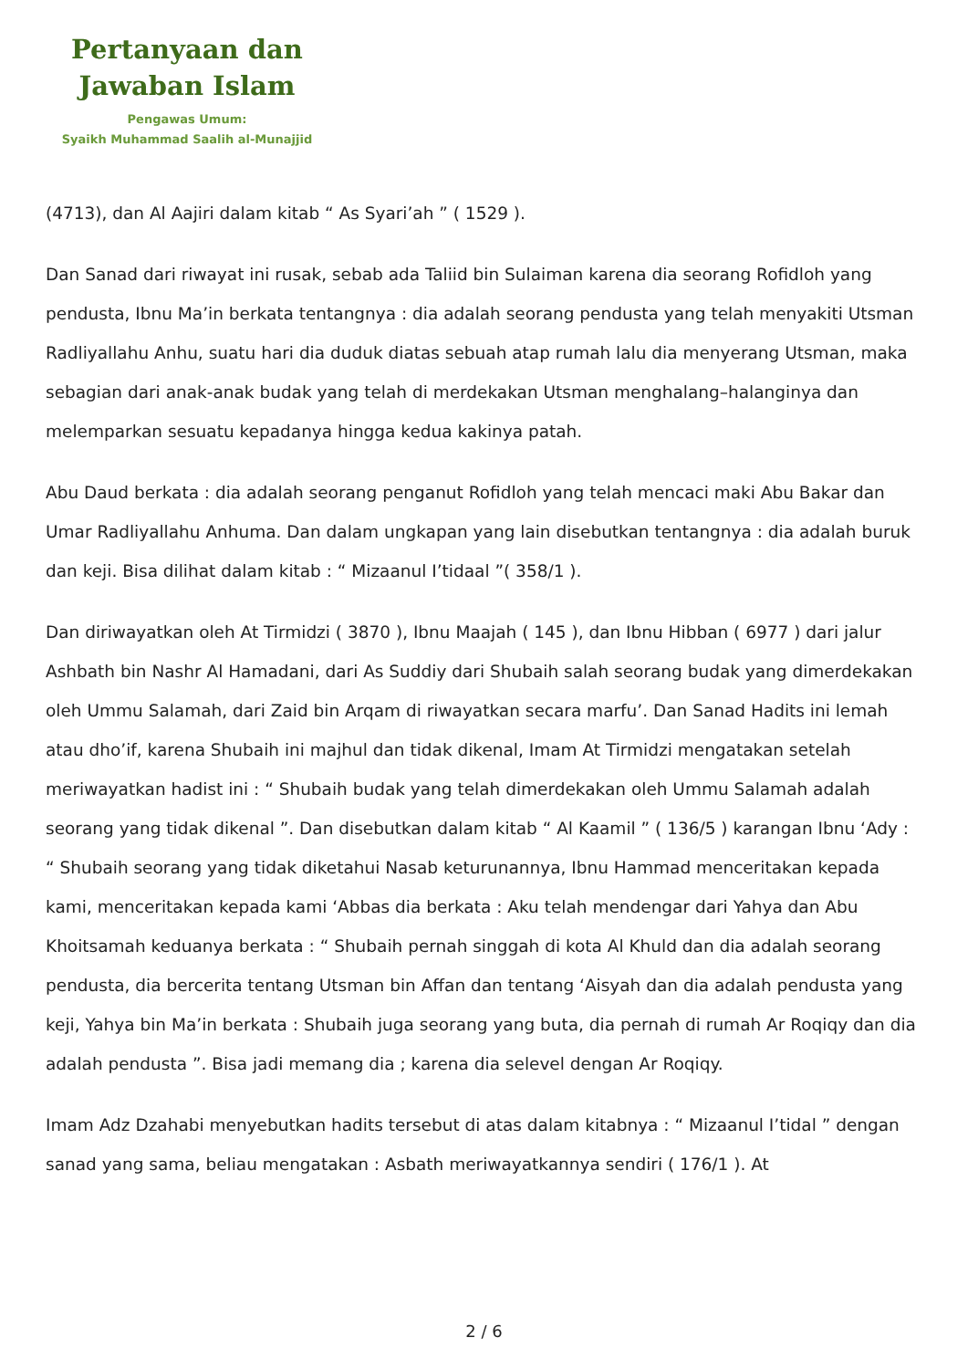Pertanyaan dan
Jawaban Islam
Pengawas Umum:
Syaikh Muhammad Saalih al-Munajjid
(4713), dan Al Aajiri dalam kitab “ As Syari’ah ” ( 1529 ).
Dan Sanad dari riwayat ini rusak, sebab ada Taliid bin Sulaiman karena dia seorang Rofidloh yang pendusta, Ibnu Ma’in berkata tentangnya : dia adalah seorang pendusta yang telah menyakiti Utsman Radliyallahu Anhu, suatu hari dia duduk diatas sebuah atap rumah lalu dia menyerang Utsman, maka sebagian dari anak-anak budak yang telah di merdekakan Utsman menghalang–halanginya dan melemparkan sesuatu kepadanya hingga kedua kakinya patah.
Abu Daud berkata : dia adalah seorang penganut Rofidloh yang telah mencaci maki Abu Bakar dan Umar Radliyallahu Anhuma. Dan dalam ungkapan yang lain disebutkan tentangnya : dia adalah buruk dan keji. Bisa dilihat dalam kitab : “ Mizaanul I’tidaal ”( 358/1 ).
Dan diriwayatkan oleh At Tirmidzi ( 3870 ), Ibnu Maajah ( 145 ), dan Ibnu Hibban ( 6977 ) dari jalur Ashbath bin Nashr Al Hamadani, dari As Suddiy dari Shubaih salah seorang budak yang dimerdekakan oleh Ummu Salamah, dari Zaid bin Arqam di riwayatkan secara marfu’. Dan Sanad Hadits ini lemah atau dho’if, karena Shubaih ini majhul dan tidak dikenal, Imam At Tirmidzi mengatakan setelah meriwayatkan hadist ini : “ Shubaih budak yang telah dimerdekakan oleh Ummu Salamah adalah seorang yang tidak dikenal ”. Dan disebutkan dalam kitab “ Al Kaamil ” ( 136/5 ) karangan Ibnu ‘Ady : “ Shubaih seorang yang tidak diketahui Nasab keturunannya, Ibnu Hammad menceritakan kepada kami, menceritakan kepada kami ‘Abbas dia berkata : Aku telah mendengar dari Yahya dan Abu Khoitsamah keduanya berkata : “ Shubaih pernah singgah di kota Al Khuld dan dia adalah seorang pendusta, dia bercerita tentang Utsman bin Affan dan tentang ‘Aisyah dan dia adalah pendusta yang keji, Yahya bin Ma’in berkata : Shubaih juga seorang yang buta, dia pernah di rumah Ar Roqiqy dan dia adalah pendusta ”. Bisa jadi memang dia ; karena dia selevel dengan Ar Roqiqy.
Imam Adz Dzahabi menyebutkan hadits tersebut di atas dalam kitabnya : “ Mizaanul I’tidal ” dengan sanad yang sama, beliau mengatakan : Asbath meriwayatkannya sendiri ( 176/1 ). At
2 / 6